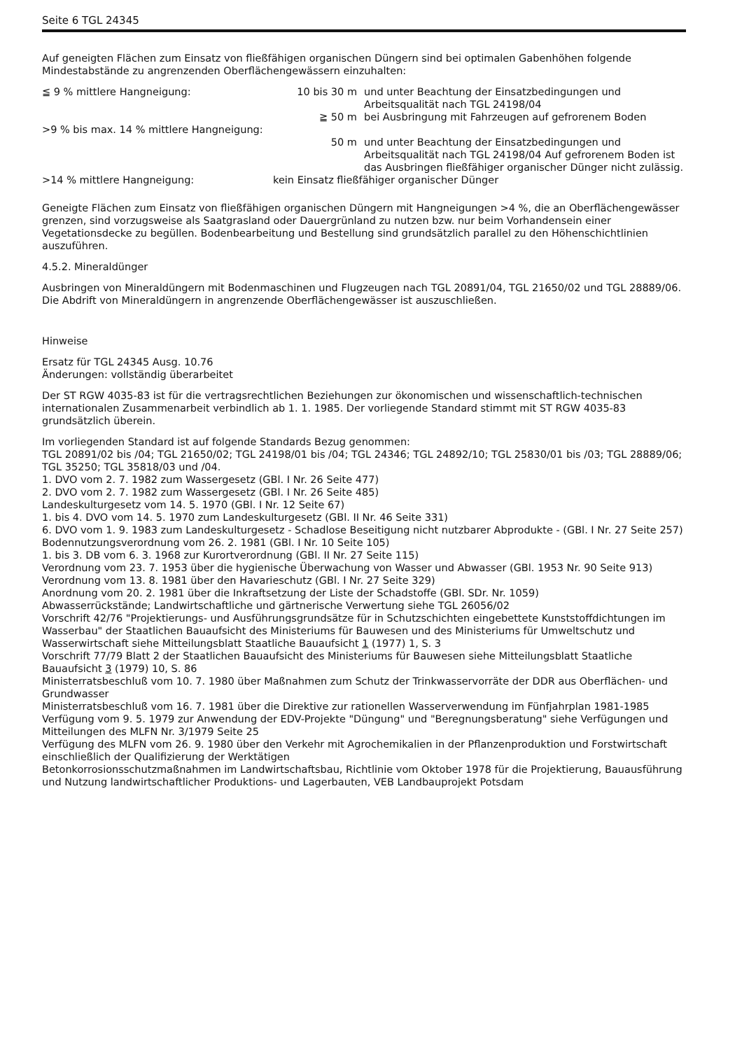Seite 6 TGL 24345
Auf geneigten Flächen zum Einsatz von fließfähigen organischen Düngern sind bei optimalen Gabenhöhen folgende Mindestabstände zu angrenzenden Oberflächengewässern einzuhalten:
| ≦ 9 % mittlere Hangneigung: | 10 bis 30 m | und unter Beachtung der Einsatzbedingungen und Arbeitsqualität nach TGL 24198/04 |
| | ≧ 50 m | bei Ausbringung mit Fahrzeugen auf gefrorenem Boden |
| >9 % bis max. 14 % mittlere Hangneigung: | 50 m | und unter Beachtung der Einsatzbedingungen und Arbeitsqualität nach TGL 24198/04 Auf gefrorenem Boden ist das Ausbringen fließfähiger organischer Dünger nicht zulässig. |
| >14 % mittlere Hangneigung: | kein Einsatz fließfähiger organischer Dünger | |
Geneigte Flächen zum Einsatz von fließfähigen organischen Düngern mit Hangneigungen >4 %, die an Oberflächengewässer grenzen, sind vorzugsweise als Saatgrasland oder Dauergrünland zu nutzen bzw. nur beim Vorhandensein einer Vegetationsdecke zu begüllen. Bodenbearbeitung und Bestellung sind grundsätzlich parallel zu den Höhenschichtlinien auszuführen.
4.5.2. Mineraldünger
Ausbringen von Mineraldüngern mit Bodenmaschinen und Flugzeugen nach TGL 20891/04, TGL 21650/02 und TGL 28889/06.
Die Abdrift von Mineraldüngern in angrenzende Oberflächengewässer ist auszuschließen.
Hinweise
Ersatz für TGL 24345 Ausg. 10.76
Änderungen: vollständig überarbeitet
Der ST RGW 4035-83 ist für die vertragsrechtlichen Beziehungen zur ökonomischen und wissenschaftlich-technischen internationalen Zusammenarbeit verbindlich ab 1. 1. 1985. Der vorliegende Standard stimmt mit ST RGW 4035-83 grundsätzlich überein.
Im vorliegenden Standard ist auf folgende Standards Bezug genommen:
TGL 20891/02 bis /04; TGL 21650/02; TGL 24198/01 bis /04; TGL 24346; TGL 24892/10; TGL 25830/01 bis /03; TGL 28889/06; TGL 35250; TGL 35818/03 und /04.
1. DVO vom 2. 7. 1982 zum Wassergesetz (GBl. I Nr. 26 Seite 477)
2. DVO vom 2. 7. 1982 zum Wassergesetz (GBl. I Nr. 26 Seite 485)
Landeskulturgesetz vom 14. 5. 1970 (GBl. I Nr. 12 Seite 67)
1. bis 4. DVO vom 14. 5. 1970 zum Landeskulturgesetz (GBl. II Nr. 46 Seite 331)
6. DVO vom 1. 9. 1983 zum Landeskulturgesetz - Schadlose Beseitigung nicht nutzbarer Abprodukte - (GBl. I Nr. 27 Seite 257)
Bodennutzungsverordnung vom 26. 2. 1981 (GBl. I Nr. 10 Seite 105)
1. bis 3. DB vom 6. 3. 1968 zur Kurortverordnung (GBl. II Nr. 27 Seite 115)
Verordnung vom 23. 7. 1953 über die hygienische Überwachung von Wasser und Abwasser (GBl. 1953 Nr. 90 Seite 913)
Verordnung vom 13. 8. 1981 über den Havarieschutz (GBl. I Nr. 27 Seite 329)
Anordnung vom 20. 2. 1981 über die Inkraftsetzung der Liste der Schadstoffe (GBl. SDr. Nr. 1059)
Abwasserrückstände; Landwirtschaftliche und gärtnerische Verwertung siehe TGL 26056/02
Vorschrift 42/76 "Projektierungs- und Ausführungsgrundsätze für in Schutzschichten eingebettete Kunststoffdichtungen im Wasserbau" der Staatlichen Bauaufsicht des Ministeriums für Bauwesen und des Ministeriums für Umweltschutz und Wasserwirtschaft siehe Mitteilungsblatt Staatliche Bauaufsicht 1 (1977) 1, S. 3
Vorschrift 77/79 Blatt 2 der Staatlichen Bauaufsicht des Ministeriums für Bauwesen siehe Mitteilungsblatt Staatliche Bauaufsicht 3 (1979) 10, S. 86
Ministerratsbeschluß vom 10. 7. 1980 über Maßnahmen zum Schutz der Trinkwasservorräte der DDR aus Oberflächen- und Grundwasser
Ministerratsbeschluß vom 16. 7. 1981 über die Direktive zur rationellen Wasserverwendung im Fünfjahrplan 1981-1985
Verfügung vom 9. 5. 1979 zur Anwendung der EDV-Projekte "Düngung" und "Beregnungsberatung" siehe Verfügungen und Mitteilungen des MLFN Nr. 3/1979 Seite 25
Verfügung des MLFN vom 26. 9. 1980 über den Verkehr mit Agrochemikalien in der Pflanzenproduktion und Forstwirtschaft einschließlich der Qualifizierung der Werktätigen
Betonkorrosionsschutzmaßnahmen im Landwirtschaftsbau, Richtlinie vom Oktober 1978 für die Projektierung, Bauausführung und Nutzung landwirtschaftlicher Produktions- und Lagerbauten, VEB Landbauprojekt Potsdam